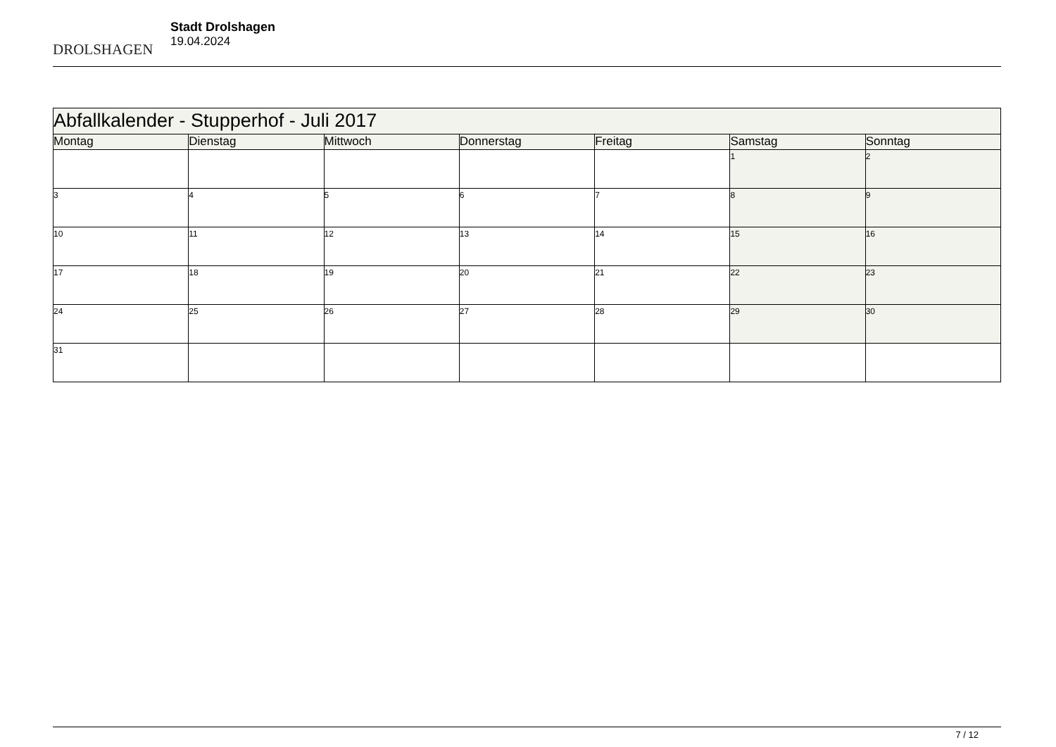DROLSHAGEN
Stadt Drolshagen
19.04.2024
| Abfallkalender - Stupperhof - Juli 2017 | | | | | | |
| Montag | Dienstag | Mittwoch | Donnerstag | Freitag | Samstag | Sonntag |
| | | | | | 1 | 2 |
| 3 | 4 | 5 | 6 | 7 | 8 | 9 |
| 10 | 11 | 12 | 13 | 14 | 15 | 16 |
| 17 | 18 | 19 | 20 | 21 | 22 | 23 |
| 24 | 25 | 26 | 27 | 28 | 29 | 30 |
| 31 | | | | | | |
7 / 12